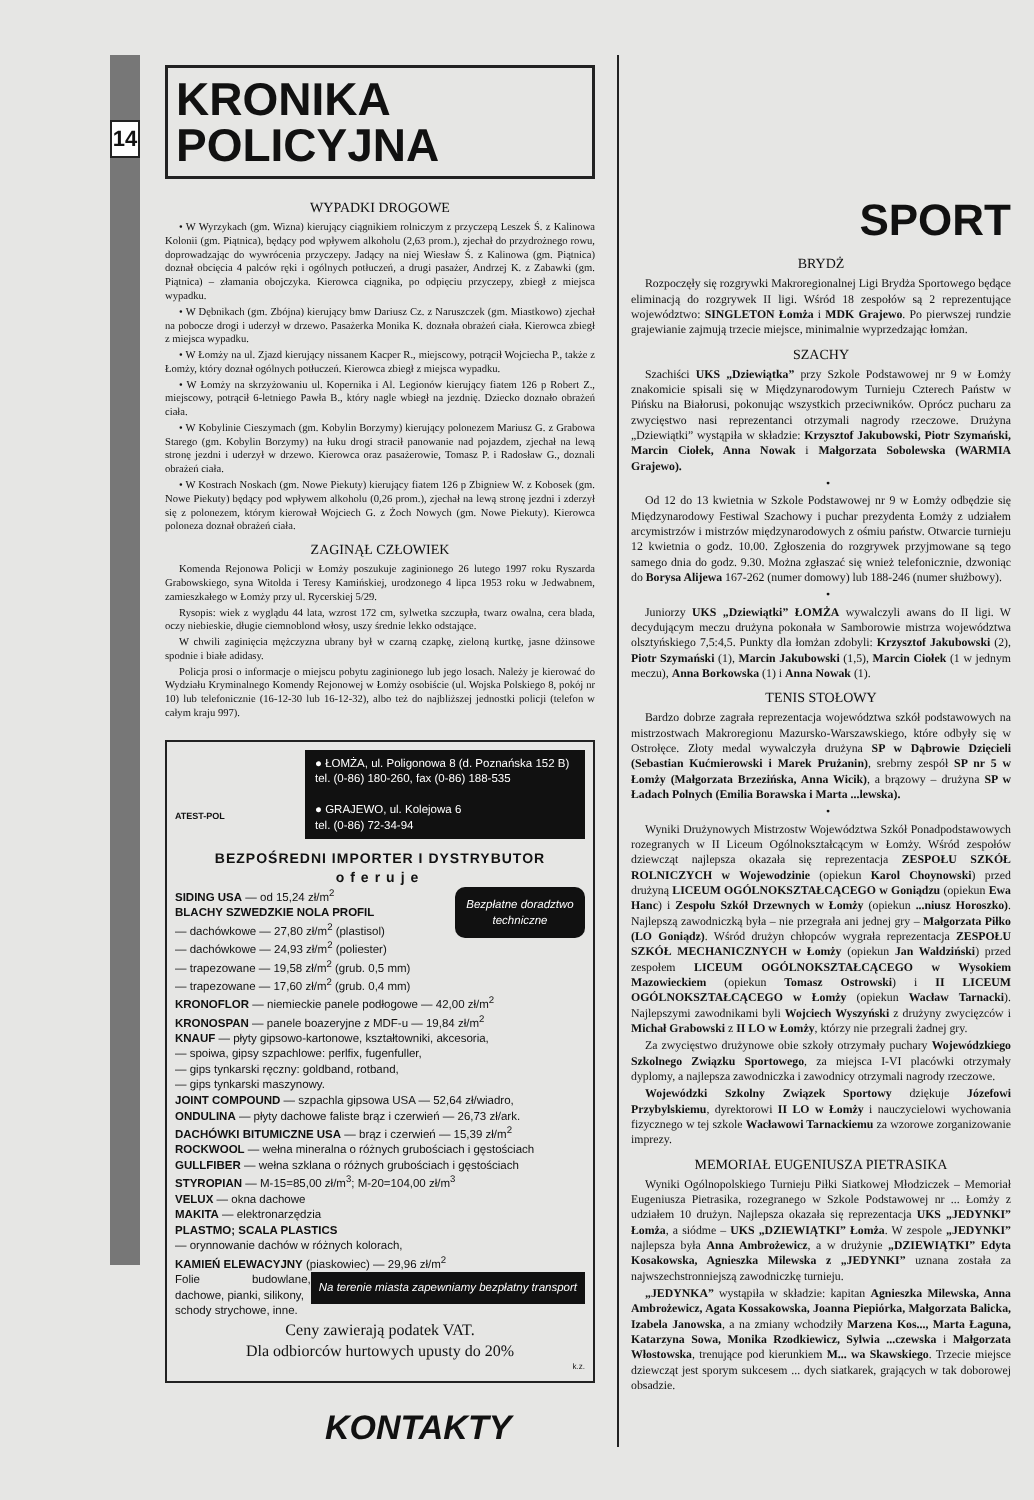14
KRONIKA
POLICYJNA
WYPADKI DROGOWE
• W Wyrzykach (gm. Wizna) kierujący ciągnikiem rolniczym z przyczepą Leszek Ś. z Kalinowa Kolonii (gm. Piątnica), będący pod wpływem alkoholu (2,63 prom.), zjechał do przydrożnego rowu, doprowadzając do wywrócenia przyczepy. Jadący na niej Wiesław Ś. z Kalinowa (gm. Piątnica) doznał obcięcia 4 palców ręki i ogólnych potłuczeń, a drugi pasażer, Andrzej K. z Zabawki (gm. Piątnica) – złamania obojczyka. Kierowca ciągnika, po odpięciu przyczepy, zbiegł z miejsca wypadku.
• W Dębnikach (gm. Zbójna) kierujący bmw Dariusz Cz. z Naruszczek (gm. Miastkowo) zjechał na pobocze drogi i uderzył w drzewo. Pasażerka Monika K. doznała obrażeń ciała. Kierowca zbiegł z miejsca wypadku.
• W Łomży na ul. Zjazd kierujący nissanem Kacper R., miejscowy, potrącił Wojciecha P., także z Łomży, który doznał ogólnych potłuczeń. Kierowca zbiegł z miejsca wypadku.
• W Łomży na skrzyżowaniu ul. Kopernika i Al. Legionów kierujący fiatem 126 p Robert Z., miejscowy, potrącił 6-letniego Pawła B., który nagle wbiegł na jezdnię. Dziecko doznało obrażeń ciała.
• W Kobylinie Cieszymach (gm. Kobylin Borzymy) kierujący polonezem Mariusz G. z Grabowa Starego (gm. Kobylin Borzymy) na łuku drogi stracił panowanie nad pojazdem, zjechał na lewą stronę jezdni i uderzył w drzewo. Kierowca oraz pasażerowie, Tomasz P. i Radosław G., doznali obrażeń ciała.
• W Kostrach Noskach (gm. Nowe Piekuty) kierujący fiatem 126 p Zbigniew W. z Kobosek (gm. Nowe Piekuty) będący pod wpływem alkoholu (0,26 prom.), zjechał na lewą stronę jezdni i zderzył się z polonezem, którym kierował Wojciech G. z Żoch Nowych (gm. Nowe Piekuty). Kierowca poloneza doznał obrażeń ciała.
ZAGINĄŁ CZŁOWIEK
Komenda Rejonowa Policji w Łomży poszukuje zaginionego 26 lutego 1997 roku Ryszarda Grabowskiego, syna Witolda i Teresy Kamińskiej, urodzonego 4 lipca 1953 roku w Jedwabnem, zamieszkałego w Łomży przy ul. Rycerskiej 5/29.
Rysopis: wiek z wyglądu 44 lata, wzrost 172 cm, sylwetka szczupła, twarz owalna, cera blada, oczy niebieskie, długie ciemnoblond włosy, uszy średnie lekko odstające.
W chwili zaginięcia mężczyzna ubrany był w czarną czapkę, zieloną kurtkę, jasne dżinsowe spodnie i białe adidasy.
Policja prosi o informacje o miejscu pobytu zaginionego lub jego losach. Należy je kierować do Wydziału Kryminalnego Komendy Rejonowej w Łomży osobiście (ul. Wojska Polskiego 8, pokój nr 10) lub telefonicznie (16-12-30 lub 16-12-32), albo też do najbliższej jednostki policji (telefon w całym kraju 997).
ATEST-POL
● ŁOMŻA, ul. Poligonowa 8 (d. Poznańska 152 B)
tel. (0-86) 180-260, fax (0-86) 188-535
● GRAJEWO, ul. Kolejowa 6
tel. (0-86) 72-34-94
BEZPOŚREDNI IMPORTER I DYSTRYBUTOR
oferuje
Bezpłatne doradztwo techniczne
SIDING USA — od 15,24 zł/m<sup>2</sup>
BLACHY SZWEDZKIE NOLA PROFIL
— dachówkowe — 27,80 zł/m<sup>2</sup> (plastisol)
— dachówkowe — 24,93 zł/m<sup>2</sup> (poliester)
— trapezowane — 19,58 zł/m<sup>2</sup> (grub. 0,5 mm)
— trapezowane — 17,60 zł/m<sup>2</sup> (grub. 0,4 mm)
KRONOFLOR — niemieckie panele podłogowe — 42,00 zł/m<sup>2</sup>
KRONOSPAN — panele boazeryjne z MDF-u — 19,84 zł/m<sup>2</sup>
KNAUF — płyty gipsowo-kartonowe, kształtowniki, akcesoria,
— spoiwa, gipsy szpachlowe: perlfix, fugenfuller,
— gips tynkarski ręczny: goldband, rotband,
— gips tynkarski maszynowy.
JOINT COMPOUND — szpachla gipsowa USA — 52,64 zł/wiadro,
ONDULINA — płyty dachowe faliste brąz i czerwień — 26,73 zł/ark.
DACHÓWKI BITUMICZNE USA — brąz i czerwień — 15,39 zł/m<sup>2</sup>
ROCKWOOL — wełna mineralna o różnych grubościach i gęstościach
GULLFIBER — wełna szklana o różnych grubościach i gęstościach
STYROPIAN — M-15=85,00 zł/m<sup>3</sup>; M-20=104,00 zł/m<sup>3</sup>
VELUX — okna dachowe
MAKITA — elektronarzędzia
PLASTMO; SCALA PLASTICS
— orynnowanie dachów w różnych kolorach,
KAMIEŃ ELEWACYJNY (piaskowiec) — 29,96 zł/m<sup>2</sup>
Na terenie miasta zapewniamy bezpłatny transport Folie budowlane, dachowe, pianki, silikony,
schody strychowe, inne.
Ceny zawierają podatek VAT.
Dla odbiorców hurtowych upusty do 20%
k.z.
KONTAKTY
SPORT
BRYDŻ
Rozpoczęły się rozgrywki Makroregionalnej Ligi Brydża Sportowego będące eliminacją do rozgrywek II ligi. Wśród 18 zespołów są 2 reprezentujące województwo: SINGLETON Łomża i MDK Grajewo. Po pierwszej rundzie grajewianie zajmują trzecie miejsce, minimalnie wyprzedzając łomżan.
SZACHY
Szachiści UKS „Dziewiątka” przy Szkole Podstawowej nr 9 w Łomży znakomicie spisali się w Międzynarodowym Turnieju Czterech Państw w Pińsku na Białorusi, pokonując wszystkich przeciwników. Oprócz pucharu za zwycięstwo nasi reprezentanci otrzymali nagrody rzeczowe. Drużyna „Dziewiątki” wystąpiła w składzie: Krzysztof Jakubowski, Piotr Szymański, Marcin Ciołek, Anna Nowak i Małgorzata Sobolewska (WARMIA Grajewo).
•
Od 12 do 13 kwietnia w Szkole Podstawowej nr 9 w Łomży odbędzie się Międzynarodowy Festiwal Szachowy i puchar prezydenta Łomży z udziałem arcymistrzów i mistrzów międzynarodowych z ośmiu państw. Otwarcie turnieju 12 kwietnia o godz. 10.00. Zgłoszenia do rozgrywek przyjmowane są tego samego dnia do godz. 9.30. Można zgłaszać się wnież telefonicznie, dzwoniąc do Borysa Alijewa 167-262 (numer domowy) lub 188-246 (numer służbowy).
•
Juniorzy UKS „Dziewiątki” ŁOMŻA wywalczyli awans do II ligi. W decydującym meczu drużyna pokonała w Samborowie mistrza województwa olsztyńskiego 7,5:4,5. Punkty dla łomżan zdobyli: Krzysztof Jakubowski (2), Piotr Szymański (1), Marcin Jakubowski (1,5), Marcin Ciołek (1 w jednym meczu), Anna Borkowska (1) i Anna Nowak (1).
TENIS STOŁOWY
Bardzo dobrze zagrała reprezentacja województwa szkół podstawowych na mistrzostwach Makroregionu Mazursko-Warszawskiego, które odbyły się w Ostrołęce. Złoty medal wywalczyła drużyna SP w Dąbrowie Dzięcieli (Sebastian Kućmierowski i Marek Prużanin), srebrny zespół SP nr 5 w Łomży (Małgorzata Brzezińska, Anna Wicik), a brązowy – drużyna SP w Ładach Polnych (Emilia Borawska i Marta ...lewska).
•
Wyniki Drużynowych Mistrzostw Województwa Szkół Ponadpodstawowych rozegranych w II Liceum Ogólnokształcącym w Łomży. Wśród zespołów dziewcząt najlepsza okazała się reprezentacja ZESPOŁU SZKÓŁ ROLNICZYCH w Wojewodzinie (opiekun Karol Choynowski) przed drużyną LICEUM OGÓLNOKSZTAŁCĄCEGO w Goniądzu (opiekun Ewa Hanc) i Zespołu Szkół Drzewnych w Łomży (opiekun ...niusz Horoszko). Najlepszą zawodniczką była – nie przegrała ani jednej gry – Małgorzata Piłko (LO Goniądz). Wśród drużyn chłopców wygrała reprezentacja ZESPOŁU SZKÓŁ MECHANICZNYCH w Łomży (opiekun Jan Waldziński) przed zespołem LICEUM OGÓLNOKSZTAŁCĄCEGO w Wysokiem Mazowieckiem (opiekun Tomasz Ostrowski) i II LICEUM OGÓLNOKSZTAŁCĄCEGO w Łomży (opiekun Wacław Tarnacki). Najlepszymi zawodnikami byli Wojciech Wyszyński z drużyny zwycięzców i Michał Grabowski z II LO w Łomży, którzy nie przegrali żadnej gry.
Za zwycięstwo drużynowe obie szkoły otrzymały puchary Wojewódzkiego Szkolnego Związku Sportowego, za miejsca I-VI placówki otrzymały dyplomy, a najlepsza zawodniczka i zawodnicy otrzymali nagrody rzeczowe.
Wojewódzki Szkolny Związek Sportowy dziękuje Józefowi Przybylskiemu, dyrektorowi II LO w Łomży i nauczycielowi wychowania fizycznego w tej szkole Wacławowi Tarnackiemu za wzorowe zorganizowanie imprezy.
MEMORIAŁ EUGENIUSZA PIETRASIKA
Wyniki Ogólnopolskiego Turnieju Piłki Siatkowej Młodziczek – Memoriał Eugeniusza Pietrasika, rozegranego w Szkole Podstawowej nr ... Łomży z udziałem 10 drużyn. Najlepsza okazała się reprezentacja UKS „JEDYNKI” Łomża, a siódme – UKS „DZIEWIĄTKI” Łomża. W zespole „JEDYNKI” najlepsza była Anna Ambrożewicz, a w drużynie „DZIEWIĄTKI” Edyta Kosakowska, Agnieszka Milewska z „JEDYNKI” uznana została za najwszechstronniejszą zawodniczkę turnieju.
„JEDYNKA” wystąpiła w składzie: kapitan Agnieszka Milewska, Anna Ambrożewicz, Agata Kossakowska, Joanna Piepiórka, Małgorzata Balicka, Izabela Janowska, a na zmiany wchodziły Marzena Kos..., Marta Łaguna, Katarzyna Sowa, Monika Rzodkiewicz, Sylwia ...czewska i Małgorzata Włostowska, trenujące pod kierunkiem M... wa Skawskiego. Trzecie miejsce dziewcząt jest sporym sukcesem ... dych siatkarek, grających w tak doborowej obsadzie.